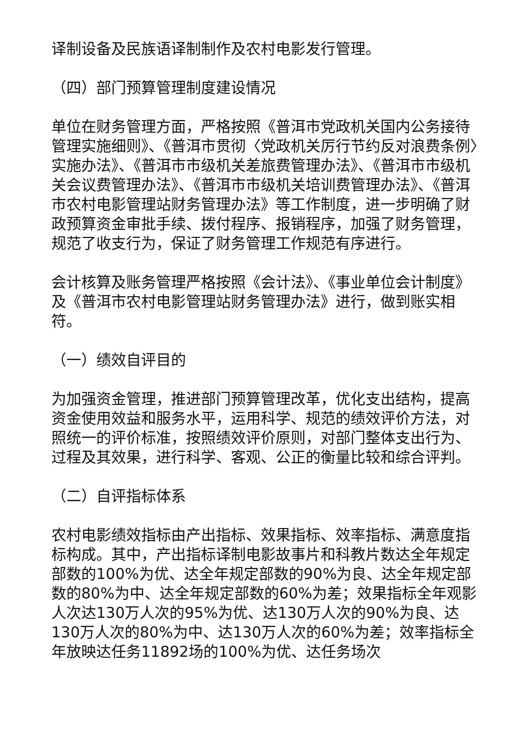译制设备及民族语译制制作及农村电影发行管理。
（四）部门预算管理制度建设情况
单位在财务管理方面，严格按照《普洱市党政机关国内公务接待管理实施细则》、《普洱市贯彻〈党政机关厉行节约反对浪费条例〉实施办法》、《普洱市市级机关差旅费管理办法》、《普洱市市级机关会议费管理办法》、《普洱市市级机关培训费管理办法》、《普洱市农村电影管理站财务管理办法》等工作制度，进一步明确了财政预算资金审批手续、拨付程序、报销程序，加强了财务管理，规范了收支行为，保证了财务管理工作规范有序进行。
会计核算及账务管理严格按照《会计法》、《事业单位会计制度》及《普洱市农村电影管理站财务管理办法》进行，做到账实相符。
（一）绩效自评目的
为加强资金管理，推进部门预算管理改革，优化支出结构，提高资金使用效益和服务水平，运用科学、规范的绩效评价方法，对照统一的评价标准，按照绩效评价原则，对部门整体支出行为、过程及其效果，进行科学、客观、公正的衡量比较和综合评判。
（二）自评指标体系
农村电影绩效指标由产出指标、效果指标、效率指标、满意度指标构成。其中，产出指标译制电影故事片和科教片数达全年规定部数的100%为优、达全年规定部数的90%为良、达全年规定部数的80%为中、达全年规定部数的60%为差；效果指标全年观影人次达130万人次的95%为优、达130万人次的90%为良、达130万人次的80%为中、达130万人次的60%为差；效率指标全年放映达任务11892场的100%为优、达任务场次